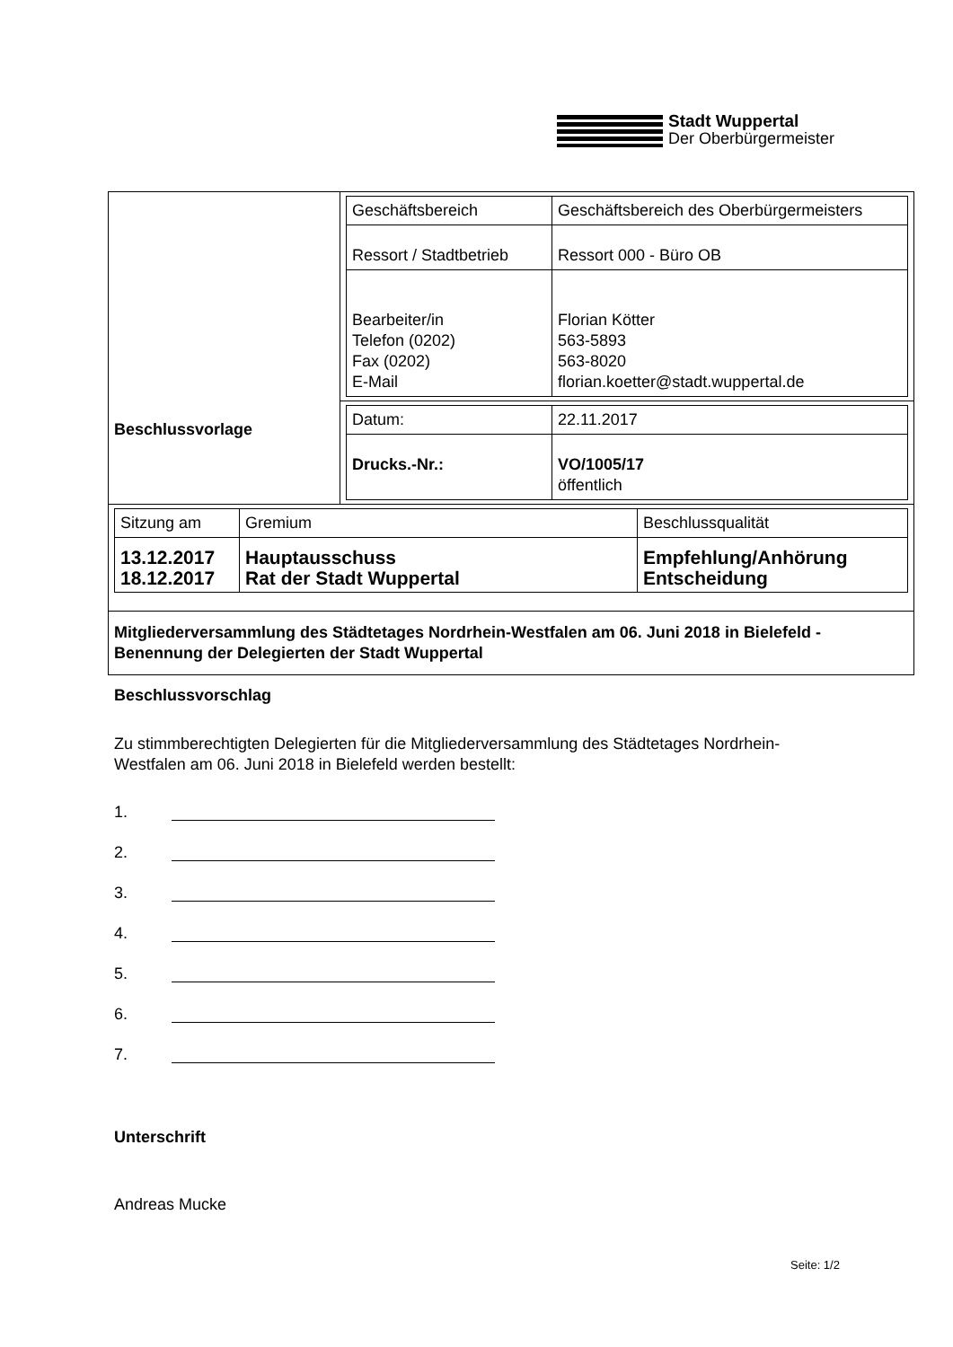Stadt Wuppertal
Der Oberbürgermeister
| Beschlussvorlage | / Geschäftsbereich / Geschäftsbereich des Oberbürgermeisters / / Ressort / Stadtbetrieb / Ressort 000 - Büro OB / / Bearbeiter/in Telefon (0202) Fax (0202) E-Mail / Florian Kötter 563-5893 563-8020 florian.koetter@stadt.wuppertal.de / |
| | / Datum: / 22.11.2017 / / Drucks.-Nr.: / VO/1005/17 öffentlich / |
| / Sitzung am / Gremium / Beschlussqualität / / 13.12.2017 18.12.2017 / Hauptausschuss Rat der Stadt Wuppertal / Empfehlung/Anhörung Entscheidung / | |
| Mitgliederversammlung des Städtetages Nordrhein-Westfalen am 06. Juni 2018 in Bielefeld - Benennung der Delegierten der Stadt Wuppertal | |
Beschlussvorschlag
Zu stimmberechtigten Delegierten für die Mitgliederversammlung des Städtetages Nordrhein-Westfalen am 06. Juni 2018 in Bielefeld werden bestellt:
1.
2.
3.
4.
5.
6.
7.
Unterschrift
Andreas Mucke
Seite: 1/2